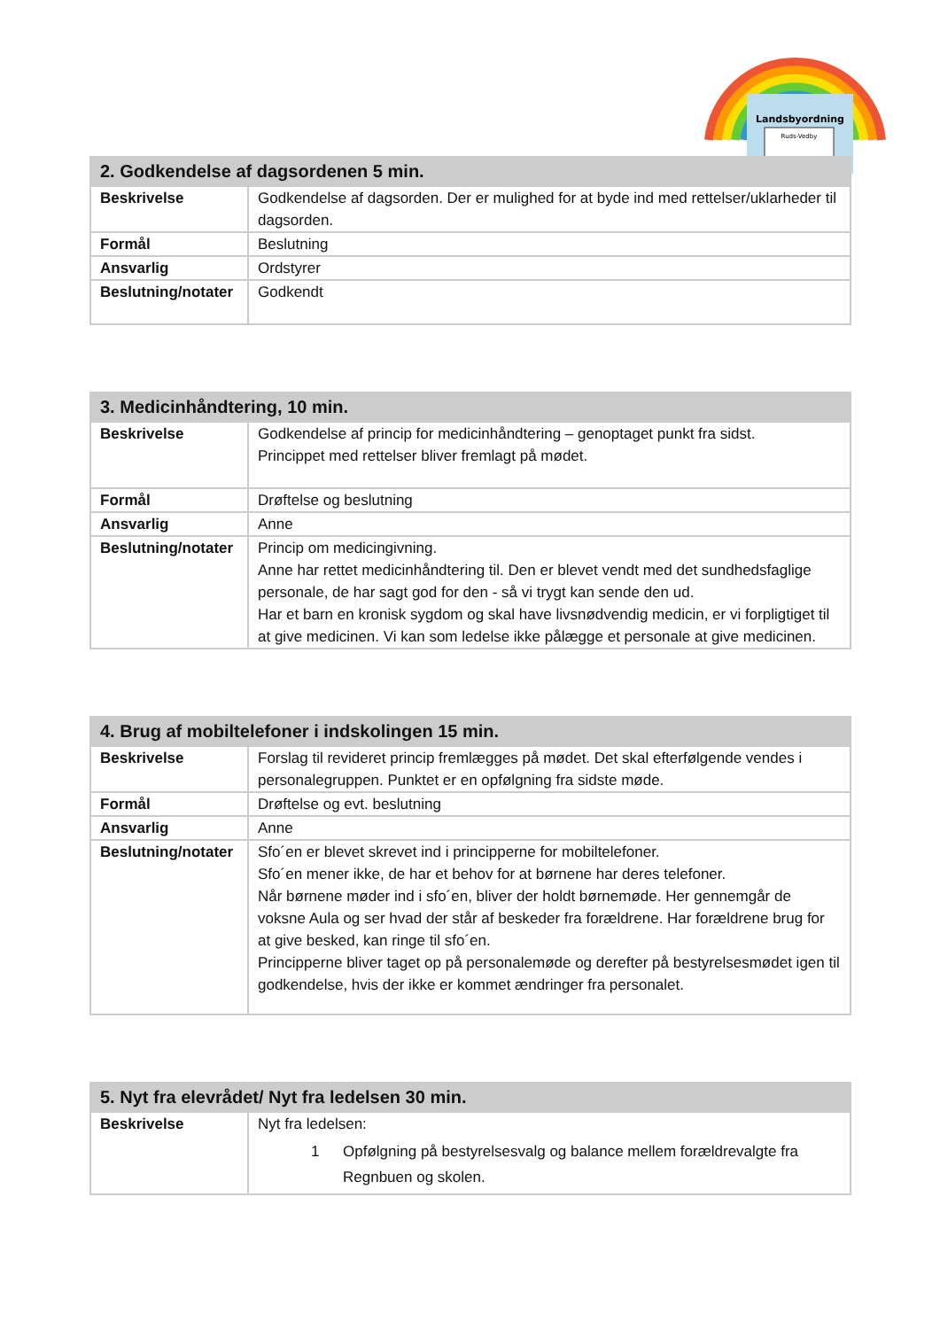Landsbyordning
Ruds-Vedby
| 2. Godkendelse af dagsordenen 5 min. | |
| --- | --- |
| Beskrivelse | Godkendelse af dagsorden. Der er mulighed for at byde ind med rettelser/uklarheder til dagsorden. |
| Formål | Beslutning |
| Ansvarlig | Ordstyrer |
| Beslutning/notater | Godkendt |
| 3. Medicinhåndtering, 10 min. | |
| --- | --- |
| Beskrivelse | Godkendelse af princip for medicinhåndtering – genoptaget punkt fra sidst. Princippet med rettelser bliver fremlagt på mødet. |
| Formål | Drøftelse og beslutning |
| Ansvarlig | Anne |
| Beslutning/notater | Princip om medicingivning. Anne har rettet medicinhåndtering til. Den er blevet vendt med det sundhedsfaglige personale, de har sagt god for den - så vi trygt kan sende den ud. Har et barn en kronisk sygdom og skal have livsnødvendig medicin, er vi forpligtiget til at give medicinen. Vi kan som ledelse ikke pålægge et personale at give medicinen. |
| 4. Brug af mobiltelefoner i indskolingen 15 min. | |
| --- | --- |
| Beskrivelse | Forslag til revideret princip fremlægges på mødet. Det skal efterfølgende vendes i personalegruppen. Punktet er en opfølgning fra sidste møde. |
| Formål | Drøftelse og evt. beslutning |
| Ansvarlig | Anne |
| Beslutning/notater | Sfo´en er blevet skrevet ind i principperne for mobiltelefoner. Sfo´en mener ikke, de har et behov for at børnene har deres telefoner. Når børnene møder ind i sfo´en, bliver der holdt børnemøde. Her gennemgår de voksne Aula og ser hvad der står af beskeder fra forældrene. Har forældrene brug for at give besked, kan ringe til sfo´en. Principperne bliver taget op på personalemøde og derefter på bestyrelsesmødet igen til godkendelse, hvis der ikke er kommet ændringer fra personalet. |
| 5. Nyt fra elevrådet/ Nyt fra ledelsen 30 min. | |
| --- | --- |
| Beskrivelse | Nyt fra ledelsen: 1 Opfølgning på bestyrelsesvalg og balance mellem forældrevalgte fra Regnbuen og skolen. |